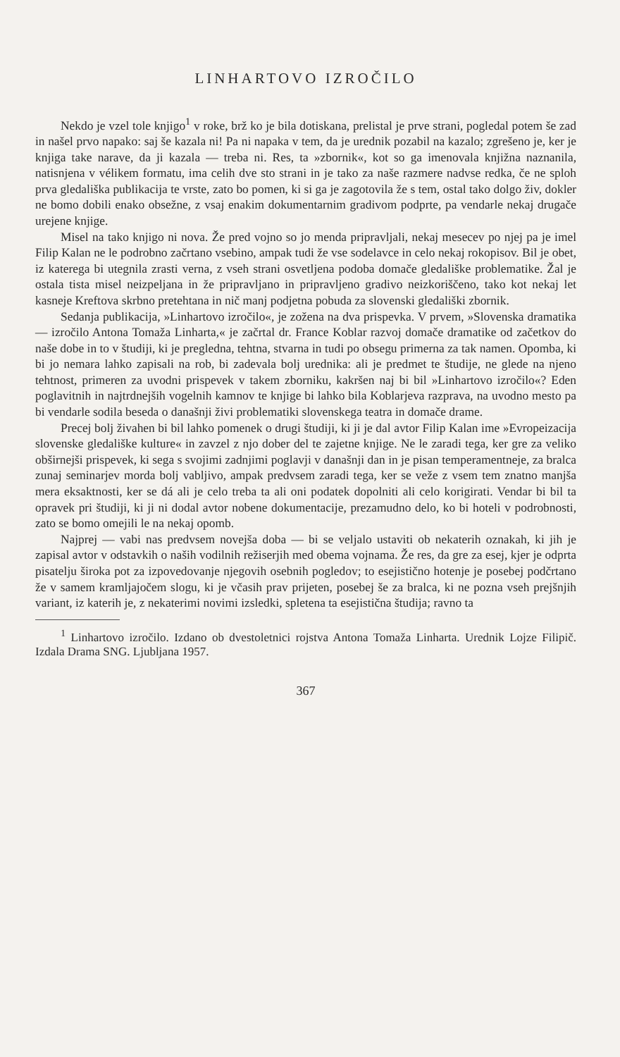LINHARTOVO IZROČILO
Nekdo je vzel tole knjigo<sup>1</sup> v roke, brž ko je bila dotiskana, prelistal je prve strani, pogledal potem še zad in našel prvo napako: saj še kazala ni! Pa ni napaka v tem, da je urednik pozabil na kazalo; zgrešeno je, ker je knjiga take narave, da ji kazala — treba ni. Res, ta »zbornik«, kot so ga imenovala knjižna naznanila, natisnjena v vélikem formatu, ima celih dve sto strani in je tako za naše razmere nadvse redka, če ne sploh prva gledališka publikacija te vrste, zato bo pomen, ki si ga je zagotovila že s tem, ostal tako dolgo živ, dokler ne bomo dobili enako obsežne, z vsaj enakim dokumentarnim gradivom podprte, pa vendarle nekaj drugače urejene knjige.
Misel na tako knjigo ni nova. Že pred vojno so jo menda pripravljali, nekaj mesecev po njej pa je imel Filip Kalan ne le podrobno začrtano vsebino, ampak tudi že vse sodelavce in celo nekaj rokopisov. Bil je obet, iz katerega bi utegnila zrasti verna, z vseh strani osvetljena podoba domače gledališke problematike. Žal je ostala tista misel neizpeljana in že pripravljano in pripravljeno gradivo neizkoriščeno, tako kot nekaj let kasneje Kreftova skrbno pretehtana in nič manj podjetna pobuda za slovenski gledališki zbornik.
Sedanja publikacija, »Linhartovo izročilo«, je zožena na dva prispevka. V prvem, »Slovenska dramatika — izročilo Antona Tomaža Linharta,« je začrtal dr. France Koblar razvoj domače dramatike od začetkov do naše dobe in to v študiji, ki je pregledna, tehtna, stvarna in tudi po obsegu primerna za tak namen. Opomba, ki bi jo nemara lahko zapisali na rob, bi zadevala bolj urednika: ali je predmet te študije, ne glede na njeno tehtnost, primeren za uvodni prispevek v takem zborniku, kakršen naj bi bil »Linhartovo izročilo«? Eden poglavitnih in najtrdnejših vogelnih kamnov te knjige bi lahko bila Koblarjeva razprava, na uvodno mesto pa bi vendarle sodila beseda o današnji živi problematiki slovenskega teatra in domače drame.
Precej bolj živahen bi bil lahko pomenek o drugi študiji, ki ji je dal avtor Filip Kalan ime »Evropeizacija slovenske gledališke kulture« in zavzel z njo dober del te zajetne knjige. Ne le zaradi tega, ker gre za veliko obširnejši prispevek, ki sega s svojimi zadnjimi poglavji v današnji dan in je pisan temperamentneje, za bralca zunaj seminarjev morda bolj vabljivo, ampak predvsem zaradi tega, ker se veže z vsem tem znatno manjša mera eksaktnosti, ker se dá ali je celo treba ta ali oni podatek dopolniti ali celo korigirati. Vendar bi bil ta opravek pri študiji, ki ji ni dodal avtor nobene dokumentacije, prezamudno delo, ko bi hoteli v podrobnosti, zato se bomo omejili le na nekaj opomb.
Najprej — vabi nas predvsem novejša doba — bi se veljalo ustaviti ob nekaterih oznakah, ki jih je zapisal avtor v odstavkih o naših vodilnih režiserjih med obema vojnama. Že res, da gre za esej, kjer je odprta pisatelju široka pot za izpovedovanje njegovih osebnih pogledov; to esejistično hotenje je posebej podčrtano že v samem kramljajočem slogu, ki je včasih prav prijeten, posebej še za bralca, ki ne pozna vseh prejšnjih variant, iz katerih je, z nekaterimi novimi izsledki, spletena ta esejistična študija; ravno ta
<sup>1</sup> Linhartovo izročilo. Izdano ob dvestoletnici rojstva Antona Tomaža Linharta. Urednik Lojze Filipič. Izdala Drama SNG. Ljubljana 1957.
367